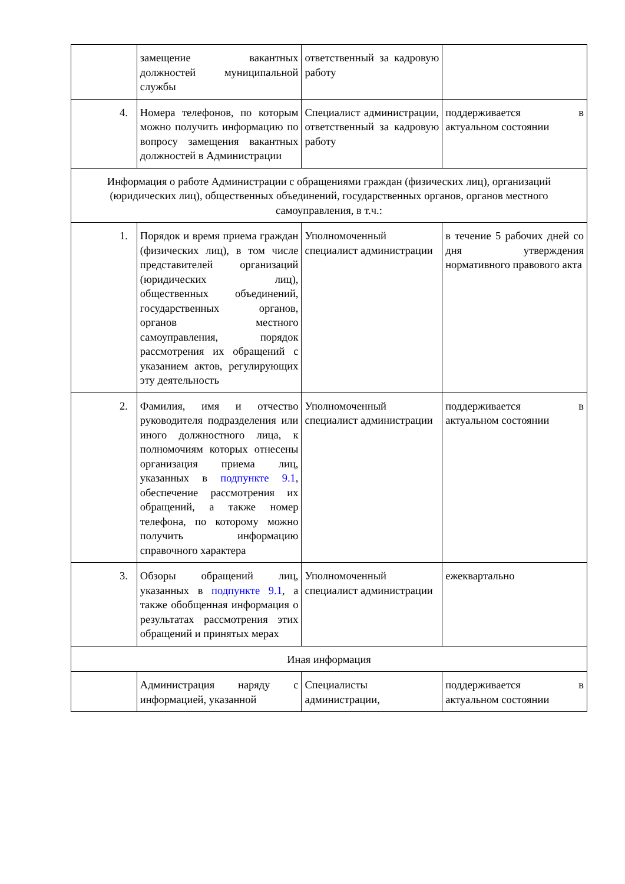| | замещение вакантных должностей муниципальной службы | ответственный за кадровую работу | |
| 4. | Номера телефонов, по которым можно получить информацию по вопросу замещения вакантных должностей в Администрации | Специалист администрации, ответственный за кадровую работу | поддерживается в актуальном состоянии |
| Информация о работе Администрации с обращениями граждан (физических лиц), организаций (юридических лиц), общественных объединений, государственных органов, органов местного самоуправления, в т.ч.: | | | |
| 1. | Порядок и время приема граждан (физических лиц), в том числе представителей организаций (юридических лиц), общественных объединений, государственных органов, органов местного самоуправления, порядок рассмотрения их обращений с указанием актов, регулирующих эту деятельность | Уполномоченный специалист администрации | в течение 5 рабочих дней со дня утверждения нормативного правового акта |
| 2. | Фамилия, имя и отчество руководителя подразделения или иного должностного лица, к полномочиям которых отнесены организация приема лиц, указанных в подпункте 9.1 , обеспечение рассмотрения их обращений, а также номер телефона, по которому можно получить информацию справочного характера | Уполномоченный специалист администрации | поддерживается в актуальном состоянии |
| 3. | Обзоры обращений лиц, указанных в подпункте 9.1 , а также обобщенная информация о результатах рассмотрения этих обращений и принятых мерах | Уполномоченный специалист администрации | ежеквартально |
| Иная информация | | | |
| | Администрация наряду с информацией, указанной | Специалисты администрации, | поддерживается в актуальном состоянии |